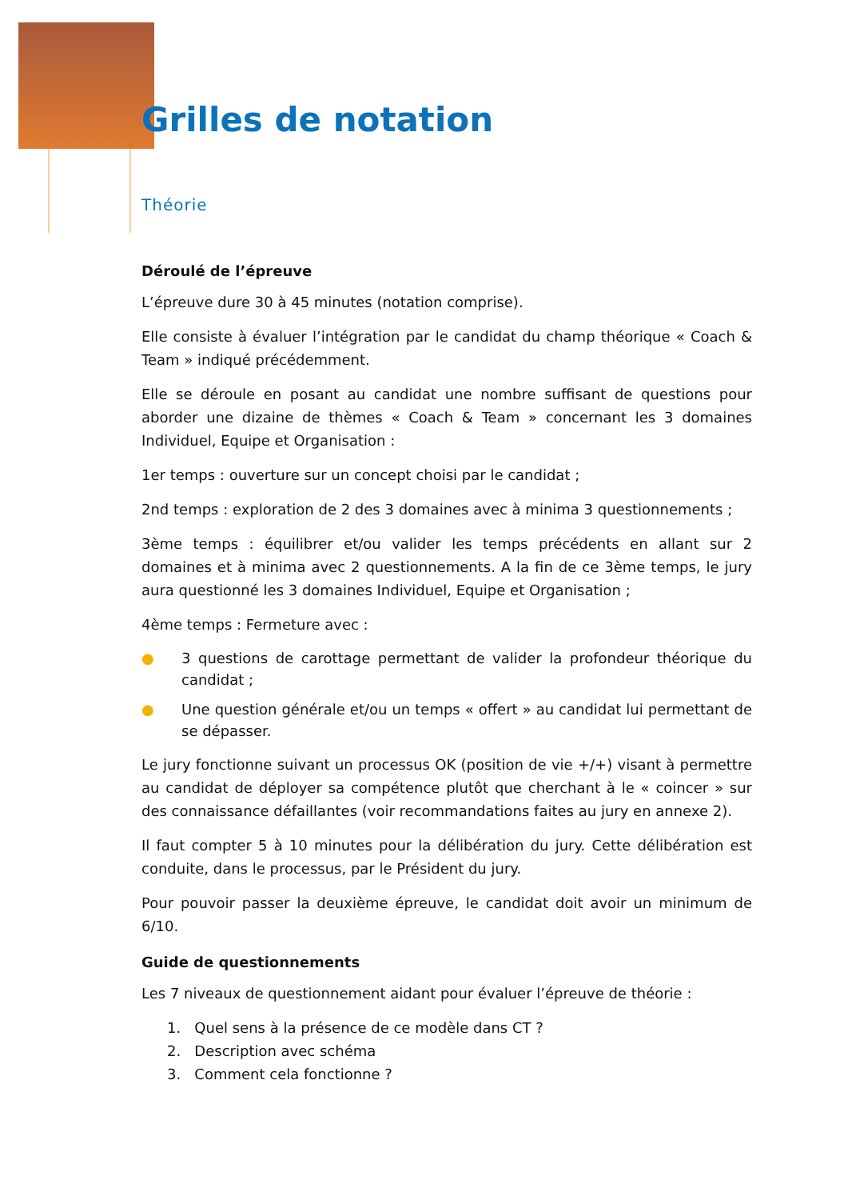Grilles de notation
Théorie
Déroulé de l’épreuve
L’épreuve dure 30 à 45 minutes (notation comprise).
Elle consiste à évaluer l’intégration par le candidat du champ théorique « Coach & Team » indiqué précédemment.
Elle se déroule en posant au candidat une nombre suffisant de questions pour aborder une dizaine de thèmes « Coach & Team » concernant les 3 domaines Individuel, Equipe et Organisation :
1er temps : ouverture sur un concept choisi par le candidat ;
2nd temps : exploration de 2 des 3 domaines avec à minima 3 questionnements ;
3ème temps : équilibrer et/ou valider les temps précédents en allant sur 2 domaines et à minima avec 2 questionnements. A la fin de ce 3ème temps, le jury aura questionné les 3 domaines Individuel, Equipe et Organisation ;
4ème temps : Fermeture avec :
● 3 questions de carottage permettant de valider la profondeur théorique du candidat ;
● Une question générale et/ou un temps « offert » au candidat lui permettant de se dépasser.
Le jury fonctionne suivant un processus OK (position de vie +/+) visant à permettre au candidat de déployer sa compétence plutôt que cherchant à le « coincer » sur des connaissance défaillantes (voir recommandations faites au jury en annexe 2).
Il faut compter 5 à 10 minutes pour la délibération du jury. Cette délibération est conduite, dans le processus, par le Président du jury.
Pour pouvoir passer la deuxième épreuve, le candidat doit avoir un minimum de 6/10.
Guide de questionnements
Les 7 niveaux de questionnement aidant pour évaluer l’épreuve de théorie :
1. Quel sens à la présence de ce modèle dans CT ?
2. Description avec schéma
3. Comment cela fonctionne ?